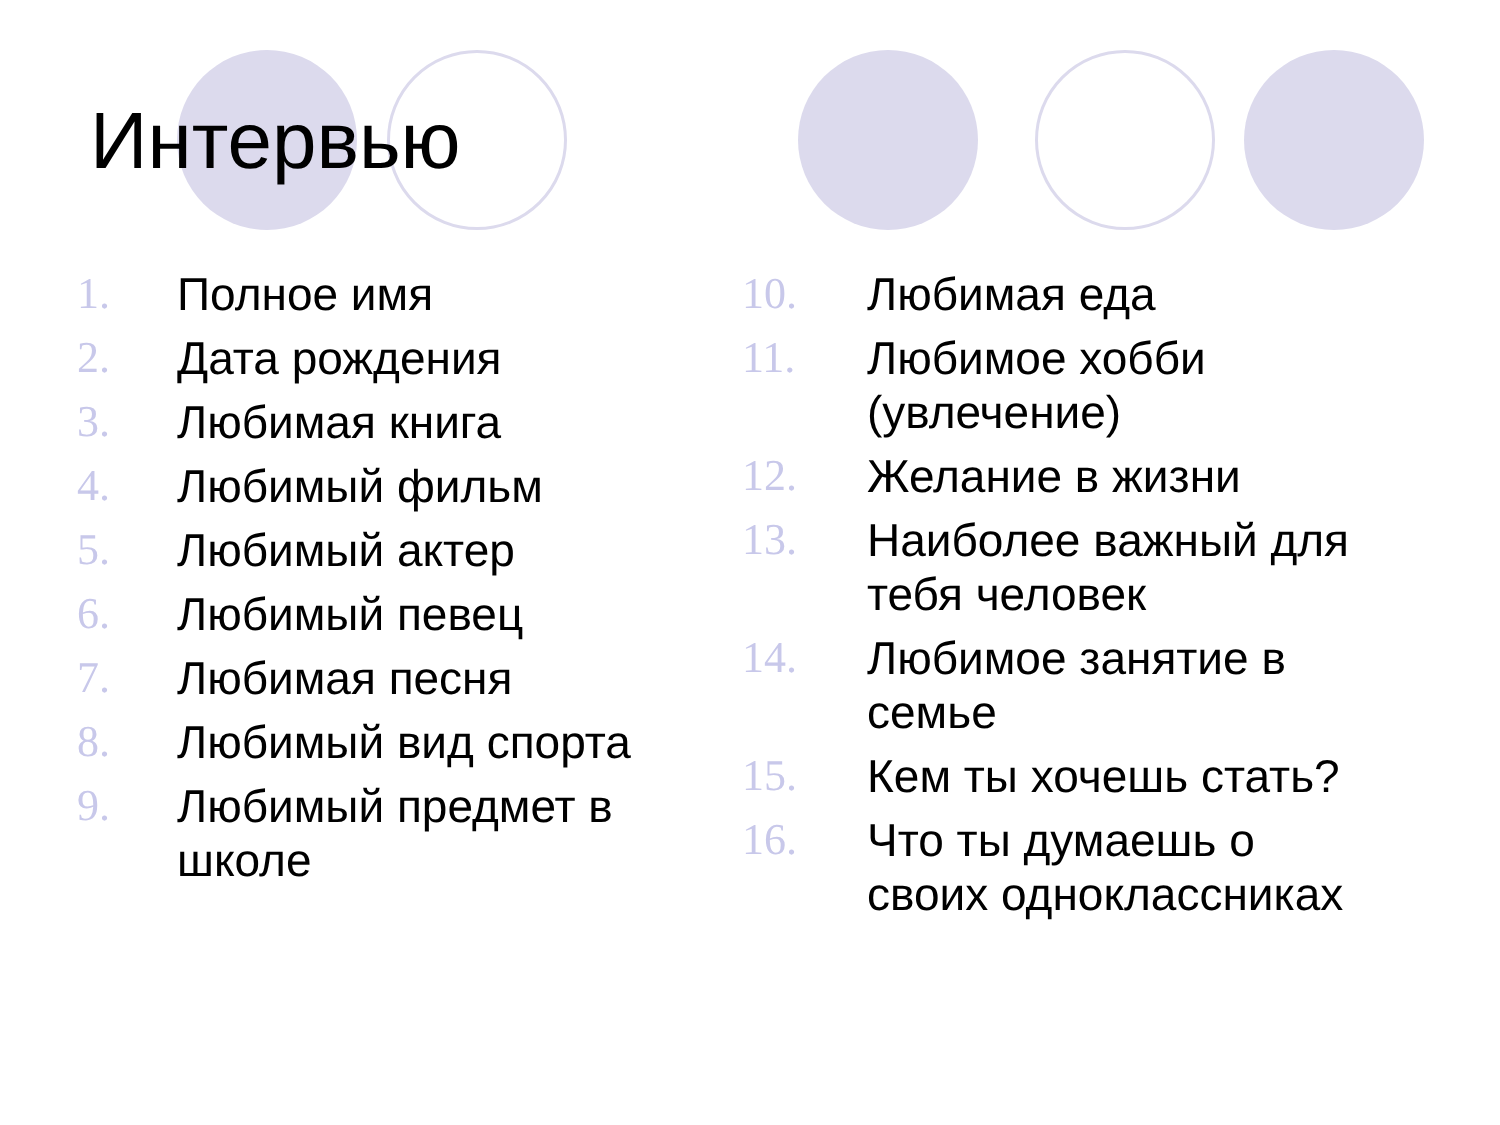Интервью
1. Полное имя
2. Дата рождения
3. Любимая книга
4. Любимый фильм
5. Любимый актер
6. Любимый певец
7. Любимая песня
8. Любимый вид спорта
9. Любимый предмет в
школе
10. Любимая еда
11. Любимое хобби
(увлечение)
12. Желание в жизни
13. Наиболее важный для
тебя человек
14. Любимое занятие в
семье
15. Кем ты хочешь стать?
16. Что ты думаешь о
своих одноклассниках